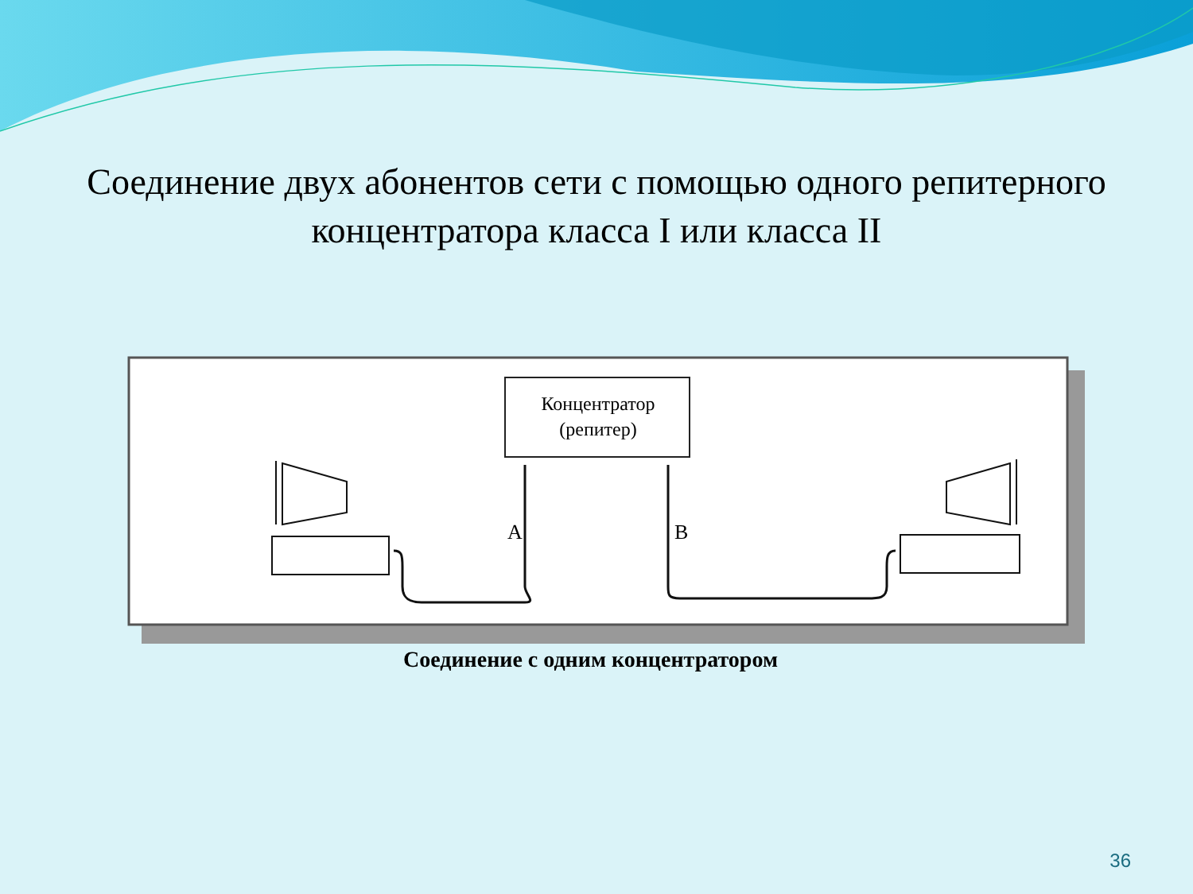Соединение двух абонентов сети с помощью одного репитерного
концентратора класса I или класса II
Концентратор
(репитер)
A
B
Соединение с одним концентратором
36